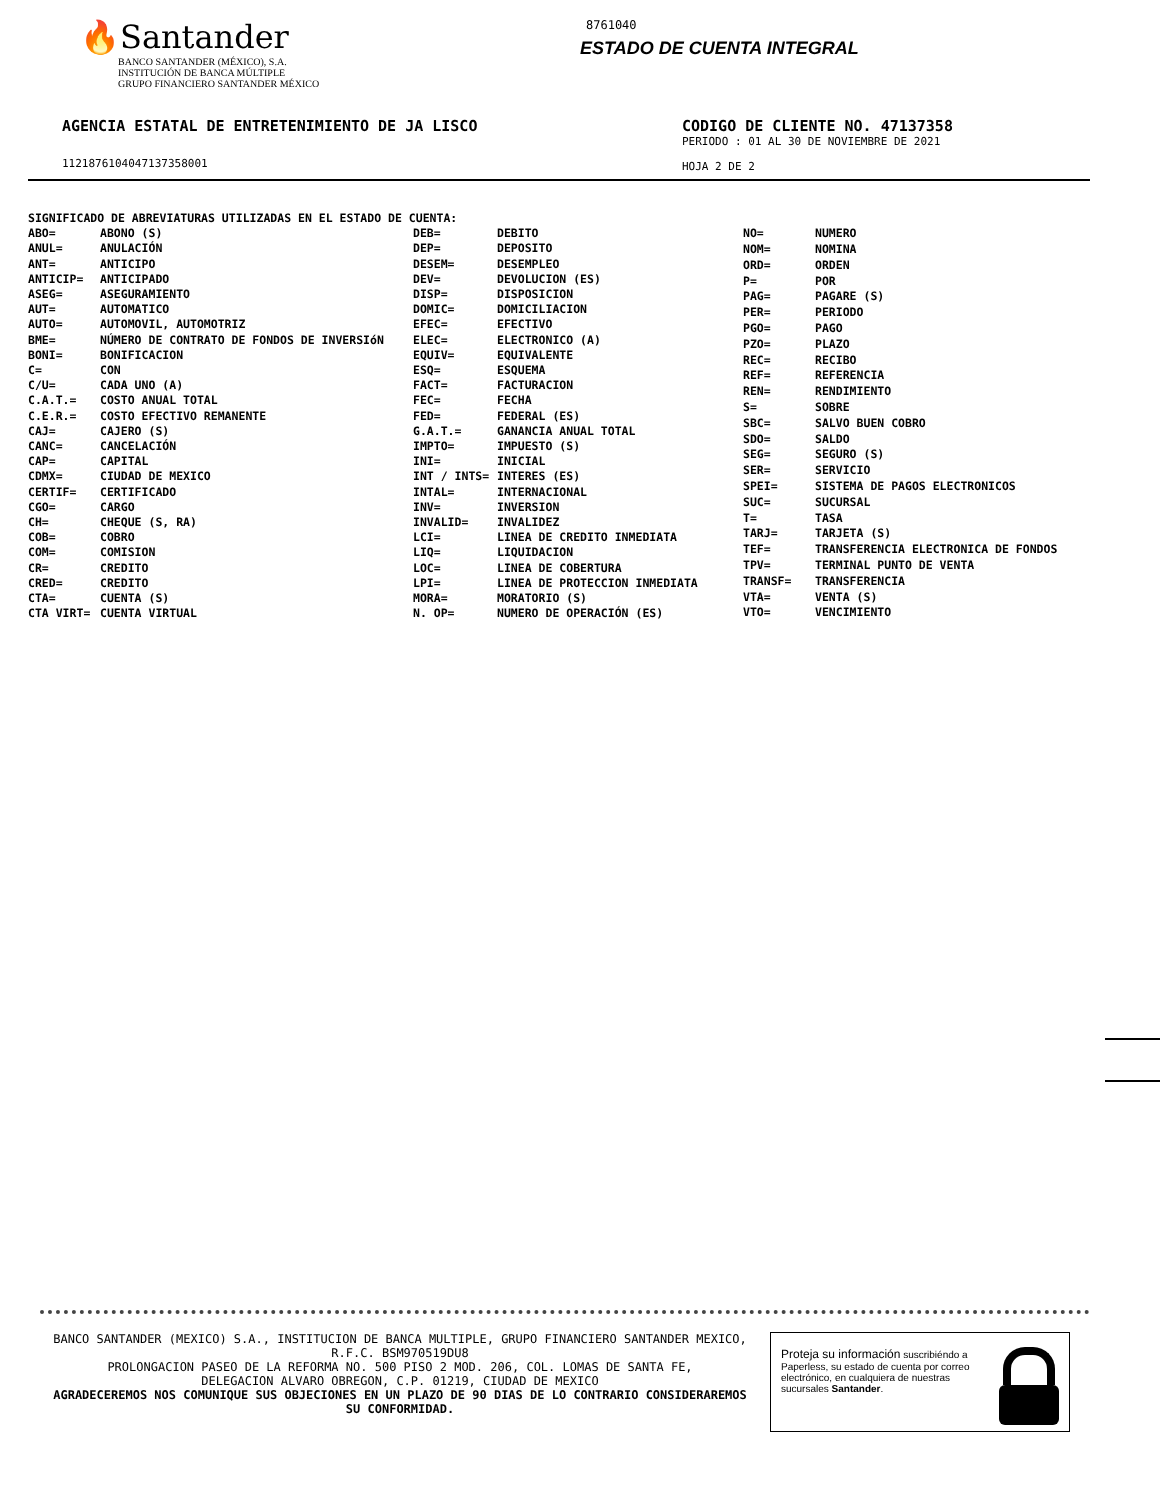🔥Santander
BANCO SANTANDER (MÉXICO), S.A.
INSTITUCIÓN DE BANCA MÚLTIPLE
GRUPO FINANCIERO SANTANDER MÉXICO
8761040
ESTADO DE CUENTA INTEGRAL
AGENCIA ESTATAL DE ENTRETENIMIENTO DE JA LISCO
11218761040471373580​01
CODIGO DE CLIENTE NO. 47137358
PERIODO : 01 AL 30 DE NOVIEMBRE DE 2021
HOJA 2 DE 2
SIGNIFICADO DE ABREVIATURAS UTILIZADAS EN EL ESTADO DE CUENTA:
| ABO= | ABONO (S) |
| ANUL= | ANULACIÓN |
| ANT= | ANTICIPO |
| ANTICIP= | ANTICIPADO |
| ASEG= | ASEGURAMIENTO |
| AUT= | AUTOMATICO |
| AUTO= | AUTOMOVIL, AUTOMOTRIZ |
| BME= | NÚMERO DE CONTRATO DE FONDOS DE INVERSIóN |
| BONI= | BONIFICACION |
| C= | CON |
| C/U= | CADA UNO (A) |
| C.A.T.= | COSTO ANUAL TOTAL |
| C.E.R.= | COSTO EFECTIVO REMANENTE |
| CAJ= | CAJERO (S) |
| CANC= | CANCELACIÓN |
| CAP= | CAPITAL |
| CDMX= | CIUDAD DE MEXICO |
| CERTIF= | CERTIFICADO |
| CGO= | CARGO |
| CH= | CHEQUE (S, RA) |
| COB= | COBRO |
| COM= | COMISION |
| CR= | CREDITO |
| CRED= | CREDITO |
| CTA= | CUENTA (S) |
| CTA VIRT= | CUENTA VIRTUAL |
| DEB= | DEBITO |
| DEP= | DEPOSITO |
| DESEM= | DESEMPLEO |
| DEV= | DEVOLUCION (ES) |
| DISP= | DISPOSICION |
| DOMIC= | DOMICILIACION |
| EFEC= | EFECTIVO |
| ELEC= | ELECTRONICO (A) |
| EQUIV= | EQUIVALENTE |
| ESQ= | ESQUEMA |
| FACT= | FACTURACION |
| FEC= | FECHA |
| FED= | FEDERAL (ES) |
| G.A.T.= | GANANCIA ANUAL TOTAL |
| IMPTO= | IMPUESTO (S) |
| INI= | INICIAL |
| INT / INTS= | INTERES (ES) |
| INTAL= | INTERNACIONAL |
| INV= | INVERSION |
| INVALID= | INVALIDEZ |
| LCI= | LINEA DE CREDITO INMEDIATA |
| LIQ= | LIQUIDACION |
| LOC= | LINEA DE COBERTURA |
| LPI= | LINEA DE PROTECCION INMEDIATA |
| MORA= | MORATORIO (S) |
| N. OP= | NUMERO DE OPERACIÓN (ES) |
| NO= | NUMERO |
| NOM= | NOMINA |
| ORD= | ORDEN |
| P= | POR |
| PAG= | PAGARE (S) |
| PER= | PERIODO |
| PGO= | PAGO |
| PZO= | PLAZO |
| REC= | RECIBO |
| REF= | REFERENCIA |
| REN= | RENDIMIENTO |
| S= | SOBRE |
| SBC= | SALVO BUEN COBRO |
| SDO= | SALDO |
| SEG= | SEGURO (S) |
| SER= | SERVICIO |
| SPEI= | SISTEMA DE PAGOS ELECTRONICOS |
| SUC= | SUCURSAL |
| T= | TASA |
| TARJ= | TARJETA (S) |
| TEF= | TRANSFERENCIA ELECTRONICA DE FONDOS |
| TPV= | TERMINAL PUNTO DE VENTA |
| TRANSF= | TRANSFERENCIA |
| VTA= | VENTA (S) |
| VTO= | VENCIMIENTO |
BANCO SANTANDER (MEXICO) S.A., INSTITUCION DE BANCA MULTIPLE, GRUPO FINANCIERO SANTANDER MEXICO,
R.F.C. BSM970519DU8
PROLONGACION PASEO DE LA REFORMA NO. 500 PISO 2 MOD. 206, COL. LOMAS DE SANTA FE,
DELEGACION ALVARO OBREGON, C.P. 01219, CIUDAD DE MEXICO
AGRADECEREMOS NOS COMUNIQUE SUS OBJECIONES EN UN PLAZO DE 90 DIAS DE LO CONTRARIO CONSIDERAREMOS
SU CONFORMIDAD.
Proteja su información suscribiéndo a Paperless, su estado de cuenta por correo electrónico, en cualquiera de nuestras sucursales Santander.